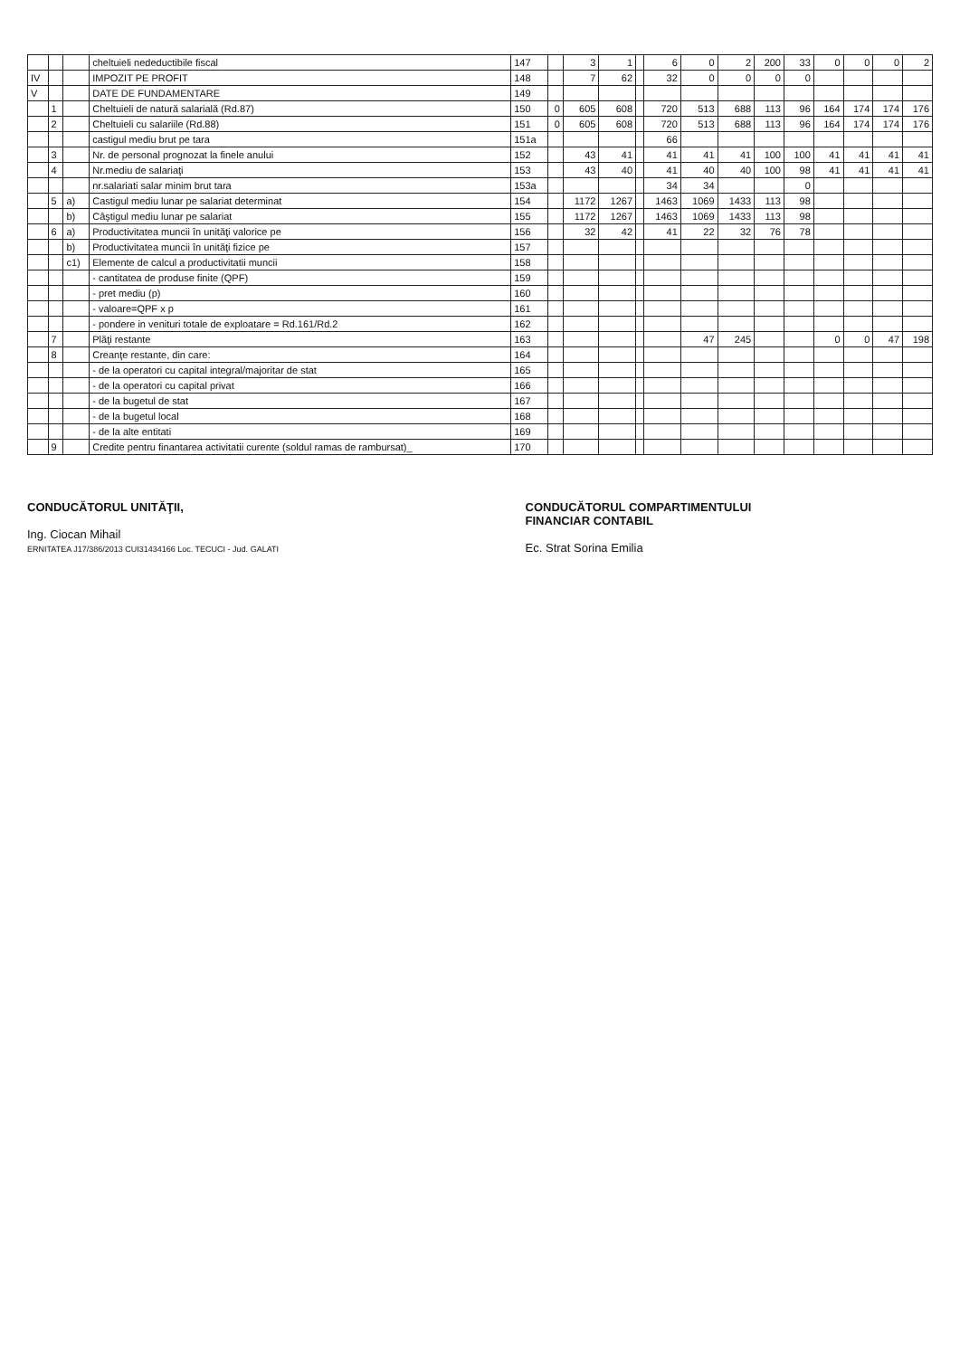| | | | cheltuieli nedeductibile fiscal | 147 | | 3 | 1 | | 6 | 0 | 2 | 200 | 33 | 0 | 0 | 0 | 2 |
| IV | | | IMPOZIT PE PROFIT | 148 | | 7 | 62 | | 32 | 0 | 0 | 0 | 0 | | | | |
| V | | | DATE DE FUNDAMENTARE | 149 | | | | | | | | | | | | | |
| | 1 | | Cheltuieli de natură salarială (Rd.87) | 150 | 0 | 605 | 608 | | 720 | 513 | 688 | 113 | 96 | 164 | 174 | 174 | 176 |
| | 2 | | Cheltuieli cu salariile (Rd.88) | 151 | 0 | 605 | 608 | | 720 | 513 | 688 | 113 | 96 | 164 | 174 | 174 | 176 |
| | | | castigul mediu brut pe tara | 151a | | | | | 66 | | | | | | | | |
| | 3 | | Nr. de personal prognozat la finele anului | 152 | | 43 | 41 | | 41 | 41 | 41 | 100 | 100 | 41 | 41 | 41 | 41 |
| | 4 | | Nr.mediu de salariaţi | 153 | | 43 | 40 | | 41 | 40 | 40 | 100 | 98 | 41 | 41 | 41 | 41 |
| | | | nr.salariati salar minim brut tara | 153a | | | | | 34 | 34 | | | 0 | | | | |
| | 5 | a) | Castigul mediu lunar pe salariat determinat | 154 | | 1172 | 1267 | | 1463 | 1069 | 1433 | 113 | 98 | | | | |
| | | b) | Câştigul mediu lunar pe salariat | 155 | | 1172 | 1267 | | 1463 | 1069 | 1433 | 113 | 98 | | | | |
| | 6 | a) | Productivitatea muncii în unităţi valorice pe | 156 | | 32 | 42 | | 41 | 22 | 32 | 76 | 78 | | | | |
| | | b) | Productivitatea muncii în unităţi fizice pe | 157 | | | | | | | | | | | | | |
| | | c1) | Elemente de calcul a productivitatii muncii | 158 | | | | | | | | | | | | | |
| | | | - cantitatea de produse finite (QPF) | 159 | | | | | | | | | | | | | |
| | | | - pret mediu (p) | 160 | | | | | | | | | | | | | |
| | | | - valoare=QPF x p | 161 | | | | | | | | | | | | | |
| | | | - pondere in venituri totale de exploatare = Rd.161/Rd.2 | 162 | | | | | | | | | | | | | |
| | 7 | | Plăţi restante | 163 | | | | | | 47 | 245 | | | 0 | 0 | 47 | 198 |
| | 8 | | Creanţe restante, din care: | 164 | | | | | | | | | | | | | |
| | | | - de la operatori cu capital integral/majoritar de stat | 165 | | | | | | | | | | | | | |
| | | | - de la operatori cu capital privat | 166 | | | | | | | | | | | | | |
| | | | - de la bugetul de stat | 167 | | | | | | | | | | | | | |
| | | | - de la bugetul local | 168 | | | | | | | | | | | | | |
| | | | - de la alte entitati | 169 | | | | | | | | | | | | | |
| | 9 | | Credite pentru finantarea activitatii curente (soldul ramas de rambursat)_ | 170 | | | | | | | | | | | | | |
CONDUCĂTORUL UNITĂŢII,
Ing. Ciocan Mihail
ERNITATEA J17/386/2013 CUI31434166 Loc. TECUCI - Jud. GALATI
CONDUCĂTORUL COMPARTIMENTULUI
FINANCIAR CONTABIL
Ec. Strat Sorina Emilia